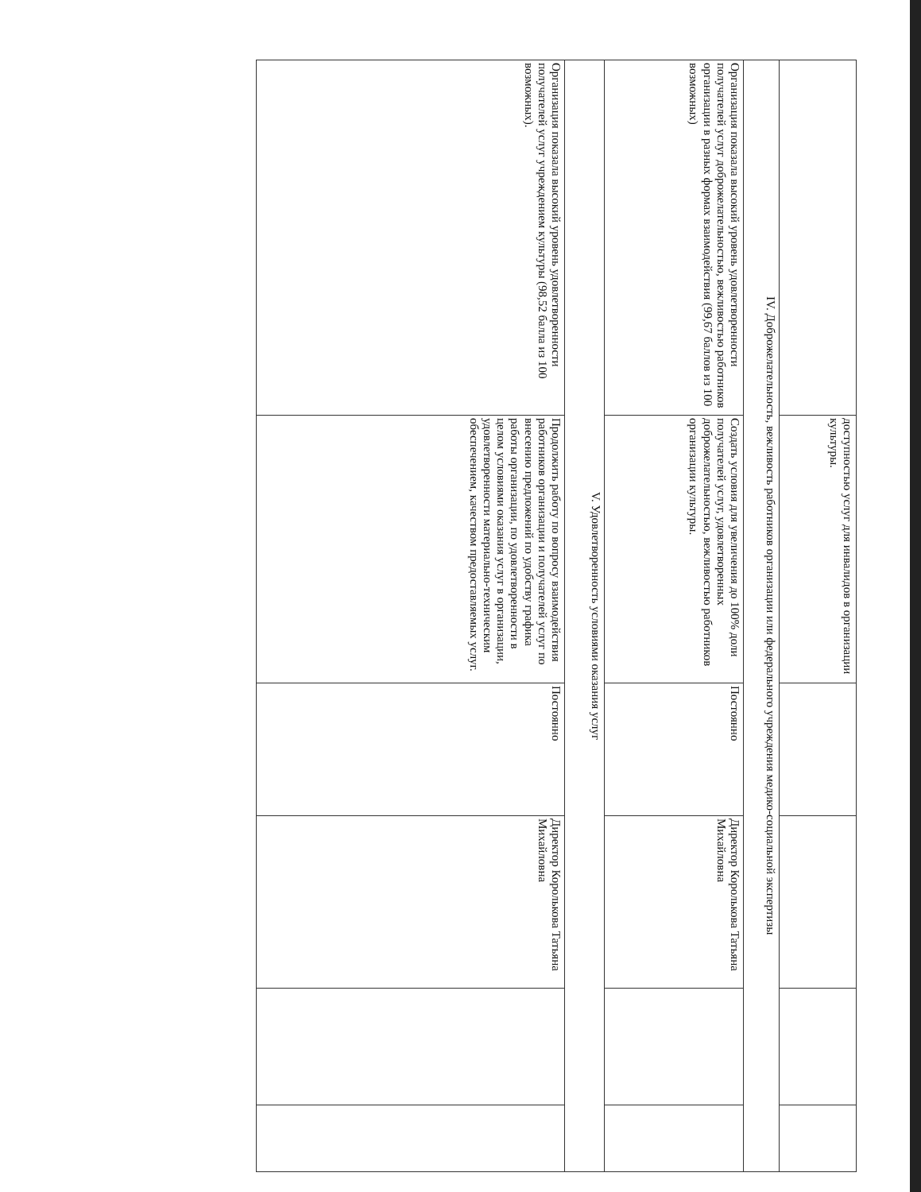| | доступностью услуг для инвалидов в организации культуры. | | | | |
| IV. Доброжелательность, вежливость работников организации или федерального учреждения медико-социальной экспертизы | | | | | |
| Организация показала высокий уровень удовлетворенности получателей услуг доброжелательностью, вежливостью работников организации в разных формах взаимодействия (99,67 баллов из 100 возможных) | Создать условия для увеличения до 100% доли получателей услуг, удовлетворенных доброжелательностью, вежливостью работников организации культуры. | Постоянно | Директор Королькова Татьяна Михайловна | | |
| V. Удовлетворенность условиями оказания услуг | | | | | |
| Организация показала высокий уровень удовлетворенности получателей услуг учреждением культуры (98,52 балла из 100 возможных). | Продолжить работу по вопросу взаимодействия работников организации и получателей услуг по внесению предложений по удобству графика работы организации, по удовлетворенности в целом условиями оказания услуг в организации, удовлетворенности материально-техническим обеспечением, качеством предоставляемых услуг. | Постоянно | Директор Королькова Татьяна Михайловна | | |